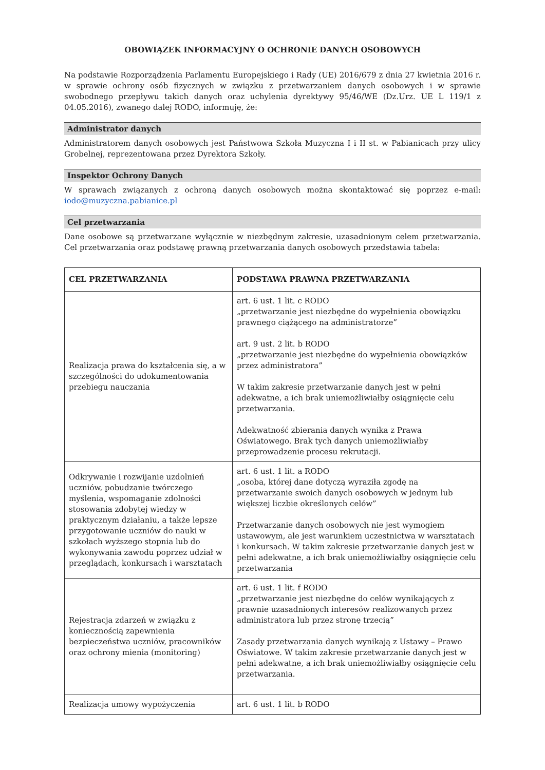OBOWIĄZEK INFORMACYJNY O OCHRONIE DANYCH OSOBOWYCH
Na podstawie Rozporządzenia Parlamentu Europejskiego i Rady (UE) 2016/679 z dnia 27 kwietnia 2016 r. w sprawie ochrony osób fizycznych w związku z przetwarzaniem danych osobowych i w sprawie swobodnego przepływu takich danych oraz uchylenia dyrektywy 95/46/WE (Dz.Urz. UE L 119/1 z 04.05.2016), zwanego dalej RODO, informuję, że:
Administrator danych
Administratorem danych osobowych jest Państwowa Szkoła Muzyczna I i II st. w Pabianicach przy ulicy Grobelnej, reprezentowana przez Dyrektora Szkoły.
Inspektor Ochrony Danych
W sprawach związanych z ochroną danych osobowych można skontaktować się poprzez e-mail: iodo@muzyczna.pabianice.pl
Cel przetwarzania
Dane osobowe są przetwarzane wyłącznie w niezbędnym zakresie, uzasadnionym celem przetwarzania. Cel przetwarzania oraz podstawę prawną przetwarzania danych osobowych przedstawia tabela:
| CEL PRZETWARZANIA | PODSTAWA PRAWNA PRZETWARZANIA |
| --- | --- |
| Realizacja prawa do kształcenia się, a w szczególności do udokumentowania przebiegu nauczania | art. 6 ust. 1 lit. c RODO „przetwarzanie jest niezbędne do wypełnienia obowiązku prawnego ciążącego na administratorze” art. 9 ust. 2 lit. b RODO „przetwarzanie jest niezbędne do wypełnienia obowiązków przez administratora” W takim zakresie przetwarzanie danych jest w pełni adekwatne, a ich brak uniemożliwiałby osiągnięcie celu przetwarzania. Adekwatność zbierania danych wynika z Prawa Oświatowego. Brak tych danych uniemożliwiałby przeprowadzenie procesu rekrutacji. |
| Odkrywanie i rozwijanie uzdolnień uczniów, pobudzanie twórczego myślenia, wspomaganie zdolności stosowania zdobytej wiedzy w praktycznym działaniu, a także lepsze przygotowanie uczniów do nauki w szkołach wyższego stopnia lub do wykonywania zawodu poprzez udział w przeglądach, konkursach i warsztatach | art. 6 ust. 1 lit. a RODO „osoba, której dane dotyczą wyraziła zgodę na przetwarzanie swoich danych osobowych w jednym lub większej liczbie określonych celów” Przetwarzanie danych osobowych nie jest wymogiem ustawowym, ale jest warunkiem uczestnictwa w warsztatach i konkursach. W takim zakresie przetwarzanie danych jest w pełni adekwatne, a ich brak uniemożliwiałby osiągnięcie celu przetwarzania |
| Rejestracja zdarzeń w związku z koniecznością zapewnienia bezpieczeństwa uczniów, pracowników oraz ochrony mienia (monitoring) | art. 6 ust. 1 lit. f RODO „przetwarzanie jest niezbędne do celów wynikających z prawnie uzasadnionych interesów realizowanych przez administratora lub przez stronę trzecią” Zasady przetwarzania danych wynikają z Ustawy – Prawo Oświatowe. W takim zakresie przetwarzanie danych jest w pełni adekwatne, a ich brak uniemożliwiałby osiągnięcie celu przetwarzania. |
| Realizacja umowy wypożyczenia | art. 6 ust. 1 lit. b RODO |